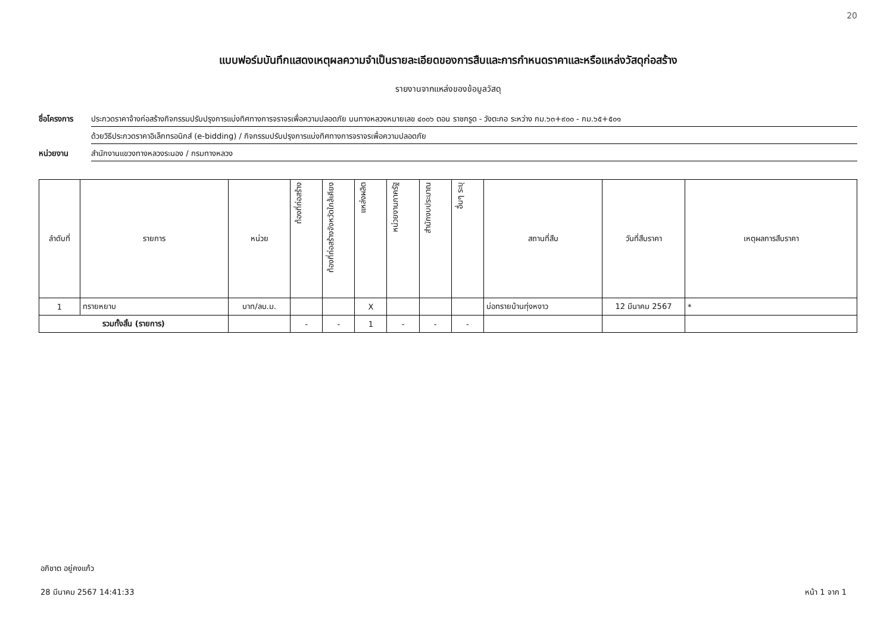20
แบบฟอร์มบันทึกแสดงเหตุผลความจำเป็นรายละเอียดของการสืบและการกำหนดราคาและหรือแหล่งวัสดุก่อสร้าง
รายงานจากแหล่งของข้อมูลวัสดุ
ชื่อโครงการ ประกวดราคาจ้างก่อสร้างกิจกรรมปรับปรุงการแบ่งทิศทางการจราจรเพื่อความปลอดภัย บนทางหลวงหมายเลข ๔๐๐๖ ตอน ราชกรูด - วังตะกอ ระหว่าง กม.๖๓+๙๐๐ - กม.๖๕+๕๐๑
ด้วยวิธีประกวดราคาอิเล็กทรอนิกส์ (e-bidding) / กิจกรรมปรับปรุงการแบ่งทิศทางการจราจรเพื่อความปลอดภัย
หน่วยงาน สำนักงานแขวงทางหลวงระนอง / กรมทางหลวง
| ลำดับที่ | รายการ | หน่วย | ท้องที่ก่อสร้าง | ท้องที่ก่อสร้างจังหวัดใกล้เคียง | แหล่งผลิต | หน่วยงานภาครัฐ | สำนักงบประมาณ | อื่นๆ ระบุ | สถานที่สืบ | วันที่สืบราคา | เหตุผลการสืบราคา |
| --- | --- | --- | --- | --- | --- | --- | --- | --- | --- | --- | --- |
| 1 | ทรายหยาบ | บาท/ลบ.ม. | | | X | | | | บ่อทรายบ้านทุ่งหงาว | 12 มีนาคม 2567 | * |
| รวมทั้งสิ้น (รายการ) | | | - | - | 1 | - | - | - | | | |
อภิชาต อยู่คงแก้ว
28 มีนาคม 2567 14:41:33 หน้า 1 จาก 1